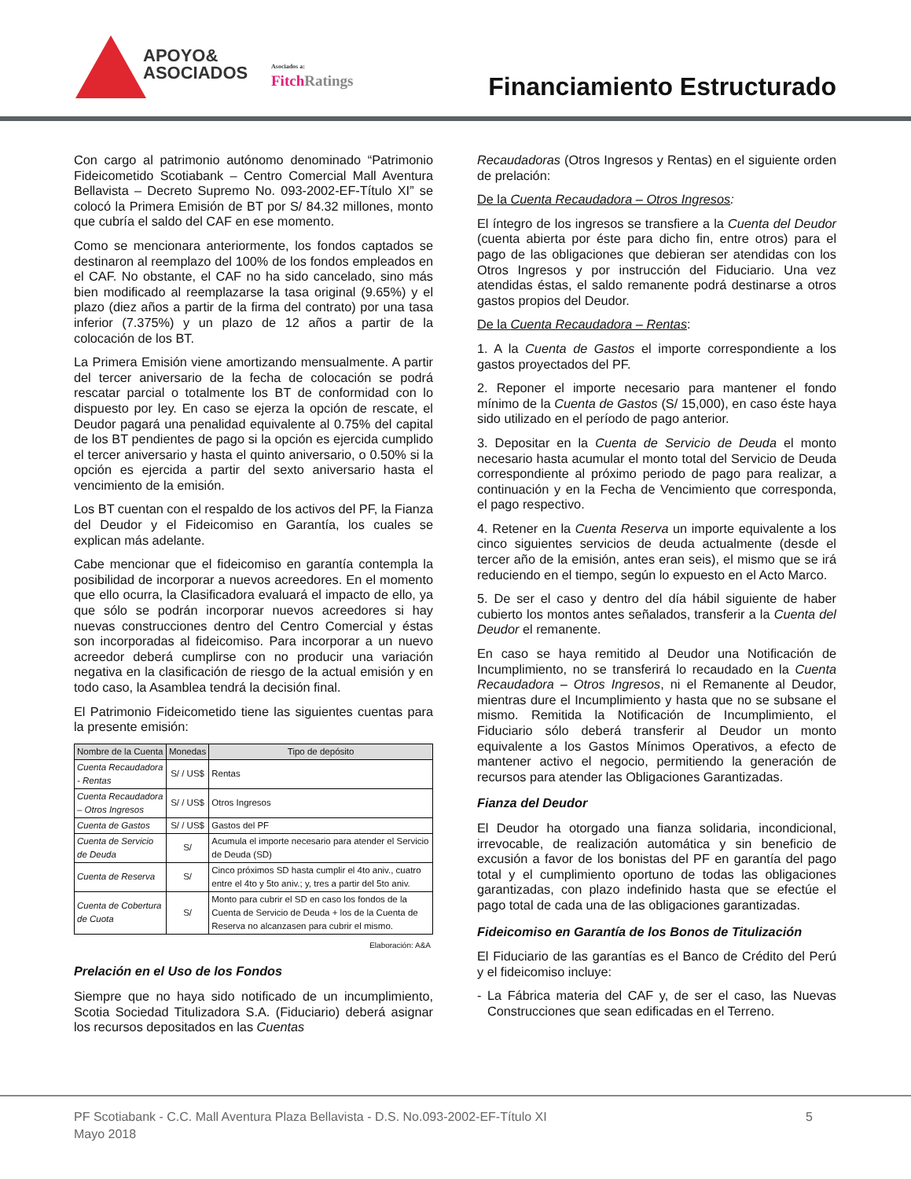APOYO&
ASOCIADOS
Asociados a:
Fitch Ratings
Financiamiento Estructurado
Con cargo al patrimonio autónomo denominado “Patrimonio Fideicometido Scotiabank – Centro Comercial Mall Aventura Bellavista – Decreto Supremo No. 093-2002-EF-Título XI” se colocó la Primera Emisión de BT por S/ 84.32 millones, monto que cubría el saldo del CAF en ese momento.
Como se mencionara anteriormente, los fondos captados se destinaron al reemplazo del 100% de los fondos empleados en el CAF. No obstante, el CAF no ha sido cancelado, sino más bien modificado al reemplazarse la tasa original (9.65%) y el plazo (diez años a partir de la firma del contrato) por una tasa inferior (7.375%) y un plazo de 12 años a partir de la colocación de los BT.
La Primera Emisión viene amortizando mensualmente. A partir del tercer aniversario de la fecha de colocación se podrá rescatar parcial o totalmente los BT de conformidad con lo dispuesto por ley. En caso se ejerza la opción de rescate, el Deudor pagará una penalidad equivalente al 0.75% del capital de los BT pendientes de pago si la opción es ejercida cumplido el tercer aniversario y hasta el quinto aniversario, o 0.50% si la opción es ejercida a partir del sexto aniversario hasta el vencimiento de la emisión.
Los BT cuentan con el respaldo de los activos del PF, la Fianza del Deudor y el Fideicomiso en Garantía, los cuales se explican más adelante.
Cabe mencionar que el fideicomiso en garantía contempla la posibilidad de incorporar a nuevos acreedores. En el momento que ello ocurra, la Clasificadora evaluará el impacto de ello, ya que sólo se podrán incorporar nuevos acreedores si hay nuevas construcciones dentro del Centro Comercial y éstas son incorporadas al fideicomiso. Para incorporar a un nuevo acreedor deberá cumplirse con no producir una variación negativa en la clasificación de riesgo de la actual emisión y en todo caso, la Asamblea tendrá la decisión final.
El Patrimonio Fideicometido tiene las siguientes cuentas para la presente emisión:
| Nombre de la Cuenta | Monedas | Tipo de depósito |
| --- | --- | --- |
| Cuenta Recaudadora - Rentas | S/ / US$ | Rentas |
| Cuenta Recaudadora – Otros Ingresos | S/ / US$ | Otros Ingresos |
| Cuenta de Gastos | S/ / US$ | Gastos del PF |
| Cuenta de Servicio de Deuda | S/ | Acumula el importe necesario para atender el Servicio de Deuda (SD) |
| Cuenta de Reserva | S/ | Cinco próximos SD hasta cumplir el 4to aniv., cuatro entre el 4to y 5to aniv.; y, tres a partir del 5to aniv. |
| Cuenta de Cobertura de Cuota | S/ | Monto para cubrir el SD en caso los fondos de la Cuenta de Servicio de Deuda + los de la Cuenta de Reserva no alcanzasen para cubrir el mismo. |
Elaboración: A&A
Prelación en el Uso de los Fondos
Siempre que no haya sido notificado de un incumplimiento, Scotia Sociedad Titulizadora S.A. (Fiduciario) deberá asignar los recursos depositados en las Cuentas
Recaudadoras (Otros Ingresos y Rentas) en el siguiente orden de prelación:
De la Cuenta Recaudadora – Otros Ingresos:
El íntegro de los ingresos se transfiere a la Cuenta del Deudor (cuenta abierta por éste para dicho fin, entre otros) para el pago de las obligaciones que debieran ser atendidas con los Otros Ingresos y por instrucción del Fiduciario. Una vez atendidas éstas, el saldo remanente podrá destinarse a otros gastos propios del Deudor.
De la Cuenta Recaudadora – Rentas:
1. A la Cuenta de Gastos el importe correspondiente a los gastos proyectados del PF.
2. Reponer el importe necesario para mantener el fondo mínimo de la Cuenta de Gastos (S/ 15,000), en caso éste haya sido utilizado en el período de pago anterior.
3. Depositar en la Cuenta de Servicio de Deuda el monto necesario hasta acumular el monto total del Servicio de Deuda correspondiente al próximo periodo de pago para realizar, a continuación y en la Fecha de Vencimiento que corresponda, el pago respectivo.
4. Retener en la Cuenta Reserva un importe equivalente a los cinco siguientes servicios de deuda actualmente (desde el tercer año de la emisión, antes eran seis), el mismo que se irá reduciendo en el tiempo, según lo expuesto en el Acto Marco.
5. De ser el caso y dentro del día hábil siguiente de haber cubierto los montos antes señalados, transferir a la Cuenta del Deudor el remanente.
En caso se haya remitido al Deudor una Notificación de Incumplimiento, no se transferirá lo recaudado en la Cuenta Recaudadora – Otros Ingresos, ni el Remanente al Deudor, mientras dure el Incumplimiento y hasta que no se subsane el mismo. Remitida la Notificación de Incumplimiento, el Fiduciario sólo deberá transferir al Deudor un monto equivalente a los Gastos Mínimos Operativos, a efecto de mantener activo el negocio, permitiendo la generación de recursos para atender las Obligaciones Garantizadas.
Fianza del Deudor
El Deudor ha otorgado una fianza solidaria, incondicional, irrevocable, de realización automática y sin beneficio de excusión a favor de los bonistas del PF en garantía del pago total y el cumplimiento oportuno de todas las obligaciones garantizadas, con plazo indefinido hasta que se efectúe el pago total de cada una de las obligaciones garantizadas.
Fideicomiso en Garantía de los Bonos de Titulización
El Fiduciario de las garantías es el Banco de Crédito del Perú y el fideicomiso incluye:
- La Fábrica materia del CAF y, de ser el caso, las Nuevas Construcciones que sean edificadas en el Terreno.
PF Scotiabank - C.C. Mall Aventura Plaza Bellavista - D.S. No.093-2002-EF-Título XI 5
Mayo 2018